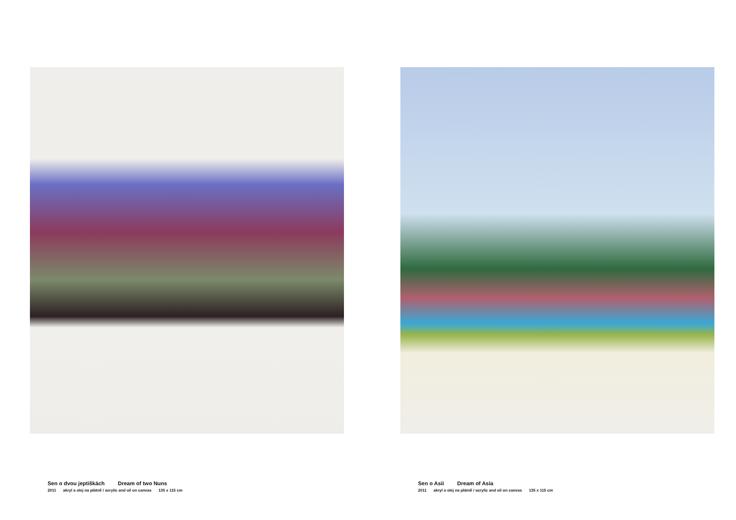Sen o dvou jeptiškách Dream of two Nuns
2011 akryl a olej na plátně / acrylic and oil on canvas 135 x 115 cm
Sen o Asii Dream of Asia
2011 akryl a olej na plátně / acrylic and oil on canvas 135 x 115 cm